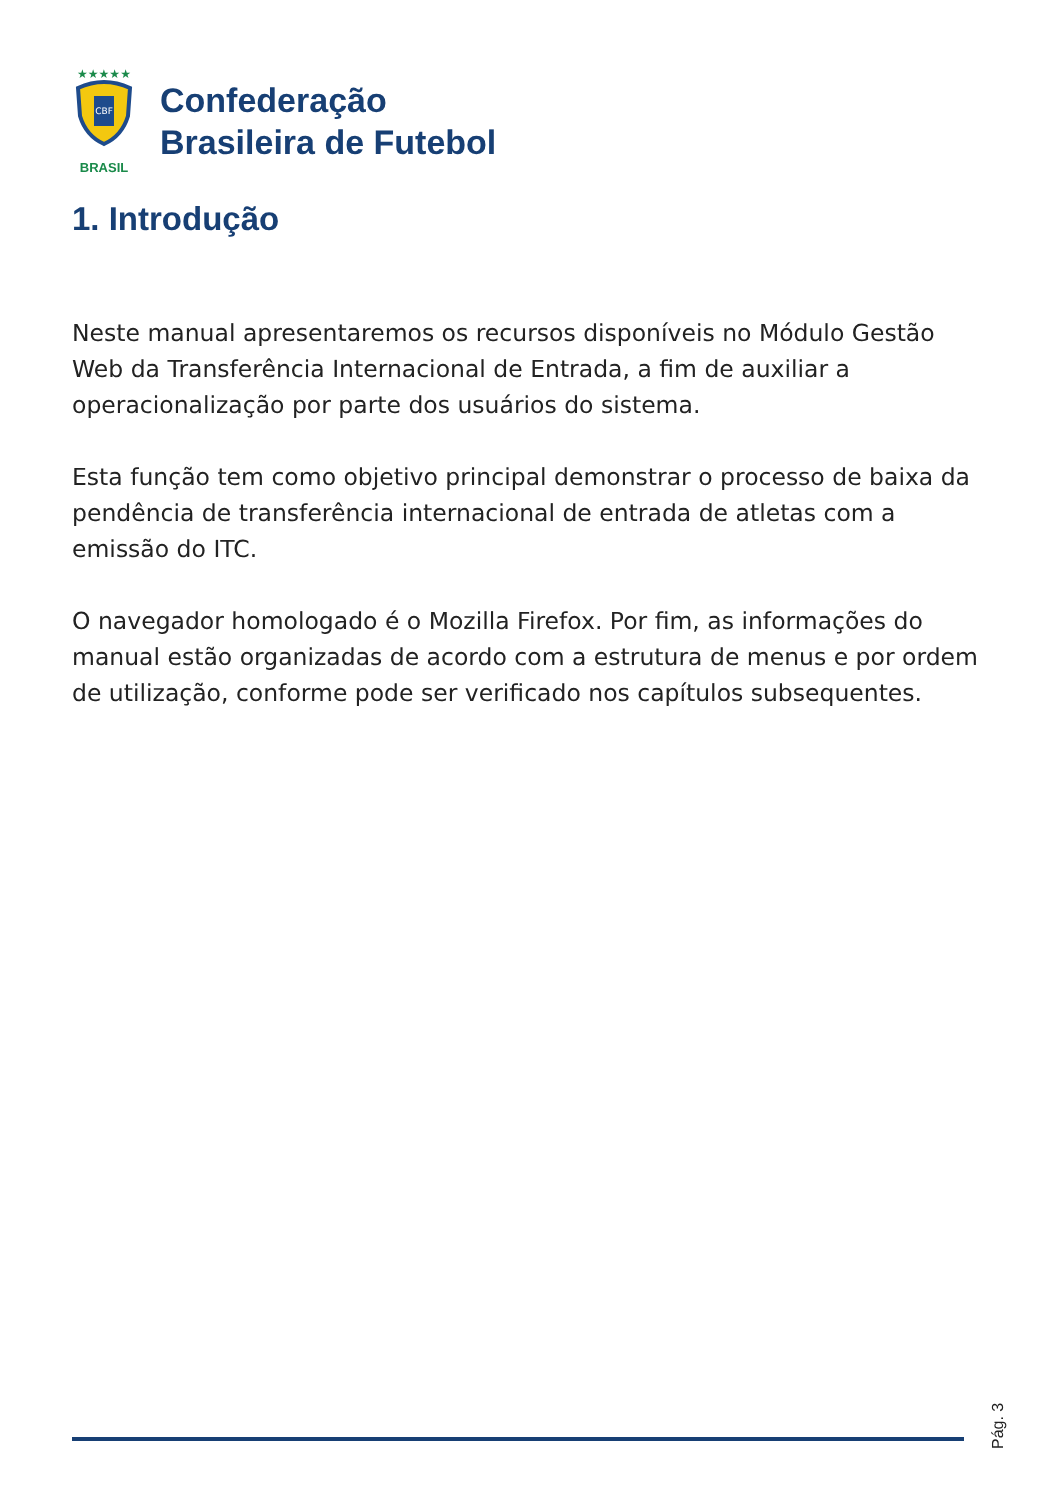★★★★★
CBF
BRASIL
Confederação
Brasileira de Futebol
1. Introdução
Neste manual apresentaremos os recursos disponíveis no Módulo Gestão Web da Transferência Internacional de Entrada, a fim de auxiliar a operacionalização por parte dos usuários do sistema.
Esta função tem como objetivo principal demonstrar o processo de baixa da pendência de transferência internacional de entrada de atletas com a emissão do ITC.
O navegador homologado é o Mozilla Firefox. Por fim, as informações do manual estão organizadas de acordo com a estrutura de menus e por ordem de utilização, conforme pode ser verificado nos capítulos subsequentes.
Pág. 3